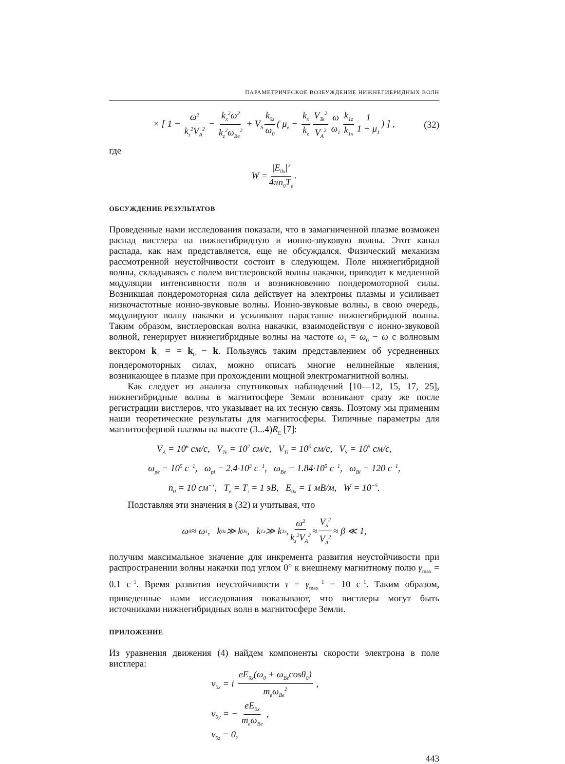ПАРАМЕТРИЧЕСКОЕ ВОЗБУЖДЕНИЕ НИЖНЕГИБРИДНЫХ ВОЛН
× [ 1 − ω<sup>2</sup> k<sub>z</sub><sup>2</sup>V<sub>A</sub><sup>2</sup> − k<sub>x</sub><sup>2</sup>ω<sup>2</sup> k<sub>z</sub><sup>2</sup>ω<sub>Be</sub><sup>2</sup> + V<sub>S</sub> k<sub>0z</sub> ω<sub>0</sub> ( μ<sub>e</sub> − k<sub>x</sub> k<sub>z</sub> V<sub>Te</sub><sup>2</sup> V<sub>A</sub><sup>2</sup> ω ω<sub>1</sub> k<sub>1z</sub> k<sub>1x</sub> 1 1 + μ<sub>1</sub>) ] , (32)
где
W = |E<sub>0x</sub>|<sup>2</sup> 4πn<sub>0</sub>T<sub>e</sub>.
ОБСУЖДЕНИЕ РЕЗУЛЬТАТОВ
Проведенные нами исследования показали, что в замагниченной плазме возможен распад вистлера на нижнегибридную и ионно-звуковую волны. Этот канал распада, как нам представляется, еще не обсуждался. Физический механизм рассмотренной неустойчивости состоит в следующем. Поле нижнегибридной волны, складываясь с полем вистлеровской волны накачки, приводит к медленной модуляции интенсивности поля и возникновению пондеромоторной силы. Возникшая пондеромоторная сила действует на электроны плазмы и усиливает низкочастотные ионно-звуковые волны. Ионно-звуковые волны, в свою очередь, модулируют волну накачки и усиливают нарастание нижнегибридной волны. Таким образом, вистлеровская волна накачки, взаимодействуя с ионно-звуковой волной, генерирует нижнегибридные волны на частоте ω<sub>1</sub> = ω<sub>0</sub> − ω с волновым вектором k<sub>1</sub> = = k<sub>0</sub> − k. Пользуясь таким представлением об усредненных пондеромоторных силах, можно описать многие нелинейные явления, возникающее в плазме при прохождении мощной электромагнитной волны.
Как следует из анализа спутниковых наблюдений [10—12, 15, 17, 25], нижнегибридные волны в магнитосфере Земли возникают сразу же после регистрации вистлеров, что указывает на их тесную связь. Поэтому мы применим наши теоретические результаты для магнитосферы. Типичные параметры для магнитосферной плазмы на высоте (3...4)R<sub>E</sub> [7]:
V<sub>A</sub> = 10<sup>6</sup> см/с, V<sub>Te</sub> = 10<sup>7</sup> см/с, V<sub>Ti</sub> = 10<sup>5</sup> см/с, V<sub>S</sub> = 10<sup>5</sup> см/с,
ω<sub>pe</sub> = 10<sup>5</sup> с<sup>−1</sup>, ω<sub>pi</sub> = 2.4·10<sup>3</sup> с<sup>−1</sup>, ω<sub>Be</sub> = 1.84·10<sup>5</sup> с<sup>−1</sup>, ω<sub>Bi</sub> = 120 с<sup>−1</sup>,
n<sub>0</sub> = 10 см<sup>−3</sup>, T<sub>e</sub> = T<sub>i</sub> = 1 эВ, E<sub>0x</sub> = 1 мВ/м, W = 10<sup>−5</sup>.
Подставляя эти значения в (32) и учитывая, что
ω<sub>0</sub> ≈ ω<sub>1</sub>, k<sub>0z</sub> ≫ k<sub>0x</sub>, k<sub>1x</sub> ≫ k<sub>1z</sub>, ω<sup>2</sup> k<sub>z</sub><sup>2</sup>V<sub>A</sub><sup>2</sup> ≈ V<sub>S</sub><sup>2</sup> V<sub>A</sub><sup>2</sup> ≈ β ≪ 1,
получим максимальное значение для инкремента развития неустойчивости при распространении волны накачки под углом 0° к внешнему магнитному полю γ<sub>max</sub> = 0.1 с<sup>−1</sup>. Время развития неустойчивости τ = γ<sub>max</sub><sup>−1</sup> = 10 с<sup>−1</sup>. Таким образом, приведенные нами исследования показывают, что вистлеры могут быть источниками нижнегибридных волн в магнитосфере Земли.
ПРИЛОЖЕНИЕ
Из уравнения движения (4) найдем компоненты скорости электрона в поле вистлера:
v<sub>0x</sub> = i eE<sub>0x</sub>(ω<sub>0</sub> + ω<sub>Be</sub>cosθ<sub>0</sub>) m<sub>e</sub>ω<sub>Be</sub><sup>2</sup> ,
v<sub>0y</sub> = − eE<sub>0x</sub> m<sub>e</sub>ω<sub>Be</sub> ,
v<sub>0z</sub> = 0,
443